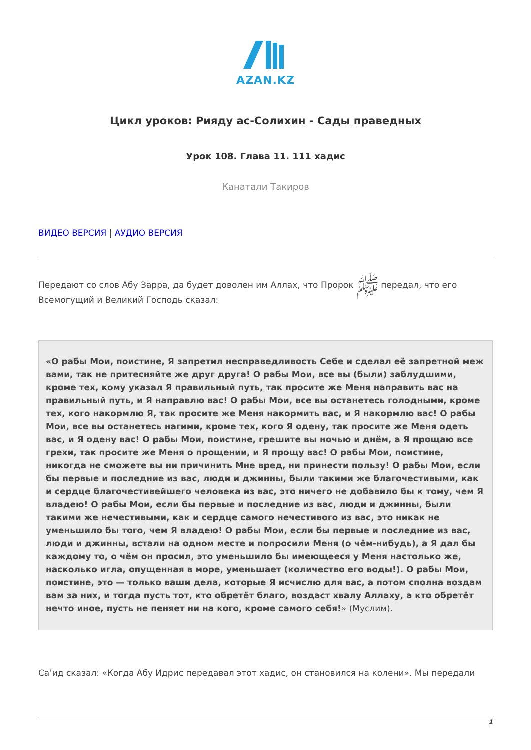AZAN.KZ
Цикл уроков: Рияду ас-Солихин - Сады праведных
Урок 108. Глава 11. 111 хадис
Канатали Такиров
ВИДЕО ВЕРСИЯ | АУДИО ВЕРСИЯ
Передают со слов Абу Зарра, да будет доволен им Аллах, что Пророк ﷺ передал, что его Всемогущий и Великий Господь сказал:
«О рабы Мои, поистине, Я запретил несправедливость Себе и сделал её запретной меж вами, так не притесняйте же друг друга! О рабы Мои, все вы (были) заблудшими, кроме тех, кому указал Я правильный путь, так просите же Меня направить вас на правильный путь, и Я направлю вас! О рабы Мои, все вы останетесь голодными, кроме тех, кого накормлю Я, так просите же Меня накормить вас, и Я накормлю вас! О рабы Мои, все вы останетесь нагими, кроме тех, кого Я одену, так просите же Меня одеть вас, и Я одену вас! О рабы Мои, поистине, грешите вы ночью и днём, а Я прощаю все грехи, так просите же Меня о прощении, и Я прощу вас! О рабы Мои, поистине, никогда не сможете вы ни причинить Мне вред, ни принести пользу! О рабы Мои, если бы первые и последние из вас, люди и джинны, были такими же благочестивыми, как и сердце благочестивейшего человека из вас, это ничего не добавило бы к тому, чем Я владею! О рабы Мои, если бы первые и последние из вас, люди и джинны, были такими же нечестивыми, как и сердце самого нечестивого из вас, это никак не уменьшило бы того, чем Я владею! О рабы Мои, если бы первые и последние из вас, люди и джинны, встали на одном месте и попросили Меня (о чём-нибудь), а Я дал бы каждому то, о чём он просил, это уменьшило бы имеющееся у Меня настолько же, насколько игла, опущенная в море, уменьшает (количество его воды!). О рабы Мои, поистине, это — только ваши дела, которые Я исчислю для вас, а потом сполна воздам вам за них, и тогда пусть тот, кто обретёт благо, воздаст хвалу Аллаху, а кто обретёт нечто иное, пусть не пеняет ни на кого, кроме самого себя!» (Муслим).
Са’ид сказал: «Когда Абу Идрис передавал этот хадис, он становился на колени». Мы передали
1